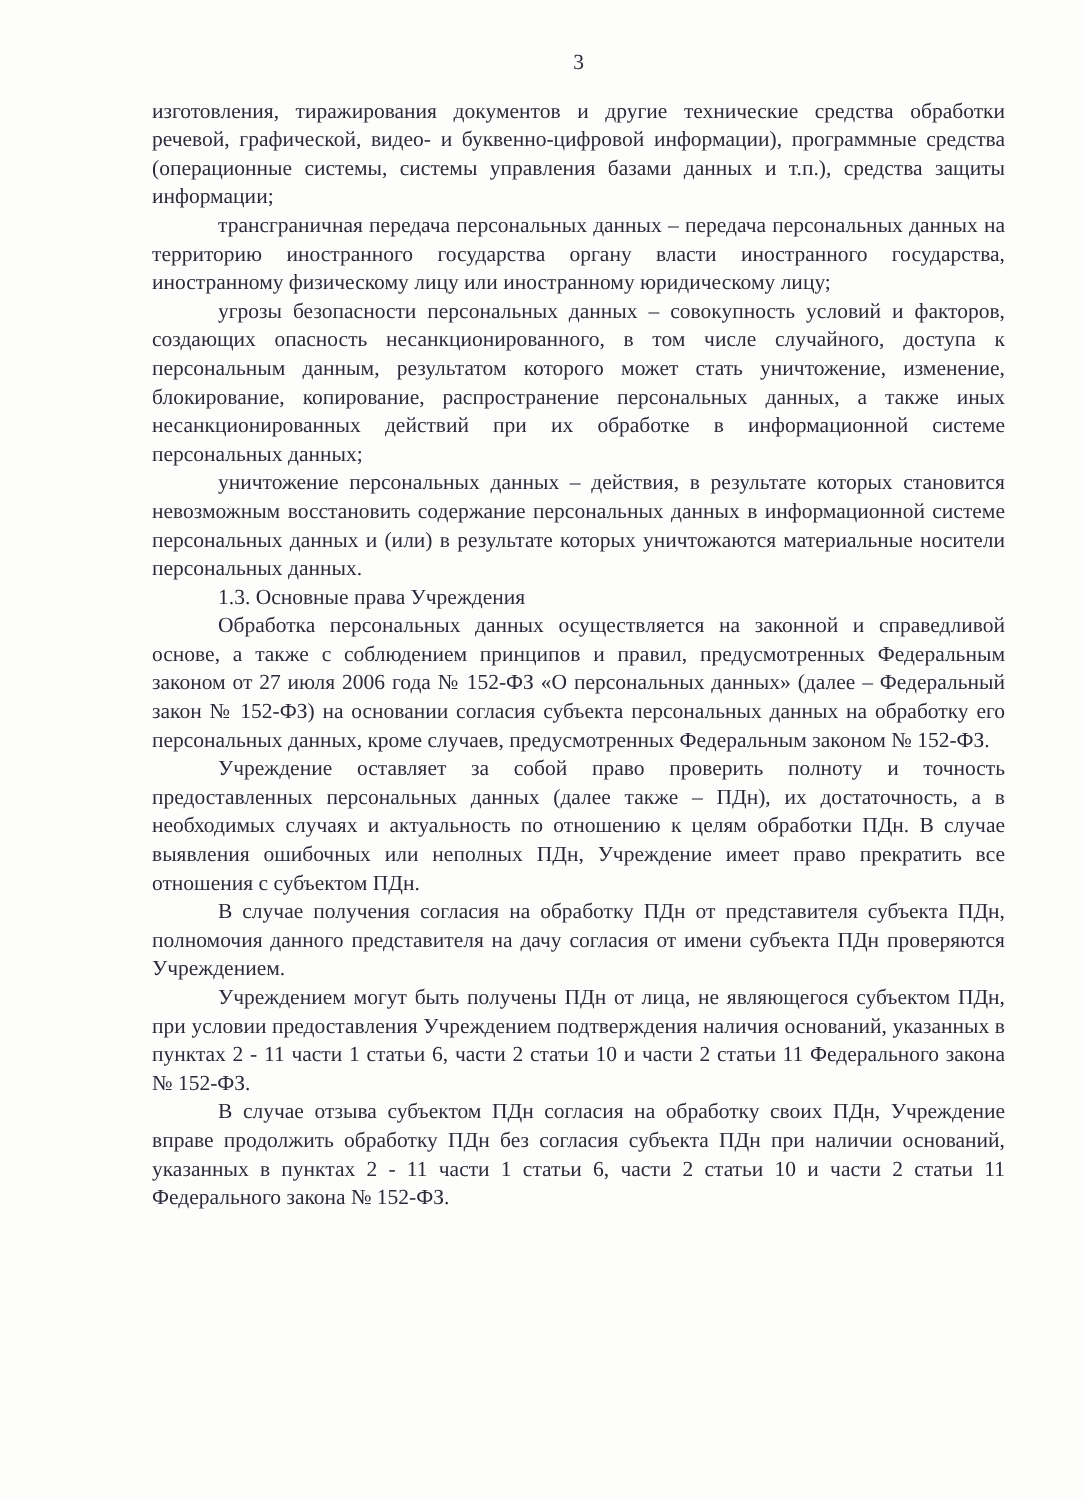3
изготовления, тиражирования документов и другие технические средства обработки речевой, графической, видео- и буквенно-цифровой информации), программные средства (операционные системы, системы управления базами данных и т.п.), средства защиты информации;
трансграничная передача персональных данных – передача персональных данных на территорию иностранного государства органу власти иностранного государства, иностранному физическому лицу или иностранному юридическому лицу;
угрозы безопасности персональных данных – совокупность условий и факторов, создающих опасность несанкционированного, в том числе случайного, доступа к персональным данным, результатом которого может стать уничтожение, изменение, блокирование, копирование, распространение персональных данных, а также иных несанкционированных действий при их обработке в информационной системе персональных данных;
уничтожение персональных данных – действия, в результате которых становится невозможным восстановить содержание персональных данных в информационной системе персональных данных и (или) в результате которых уничтожаются материальные носители персональных данных.
1.3. Основные права Учреждения
Обработка персональных данных осуществляется на законной и справедливой основе, а также с соблюдением принципов и правил, предусмотренных Федеральным законом от 27 июля 2006 года № 152-ФЗ «О персональных данных» (далее – Федеральный закон № 152-ФЗ) на основании согласия субъекта персональных данных на обработку его персональных данных, кроме случаев, предусмотренных Федеральным законом № 152-ФЗ.
Учреждение оставляет за собой право проверить полноту и точность предоставленных персональных данных (далее также – ПДн), их достаточность, а в необходимых случаях и актуальность по отношению к целям обработки ПДн. В случае выявления ошибочных или неполных ПДн, Учреждение имеет право прекратить все отношения с субъектом ПДн.
В случае получения согласия на обработку ПДн от представителя субъекта ПДн, полномочия данного представителя на дачу согласия от имени субъекта ПДн проверяются Учреждением.
Учреждением могут быть получены ПДн от лица, не являющегося субъектом ПДн, при условии предоставления Учреждением подтверждения наличия оснований, указанных в пунктах 2 - 11 части 1 статьи 6, части 2 статьи 10 и части 2 статьи 11 Федерального закона № 152-ФЗ.
В случае отзыва субъектом ПДн согласия на обработку своих ПДн, Учреждение вправе продолжить обработку ПДн без согласия субъекта ПДн при наличии оснований, указанных в пунктах 2 - 11 части 1 статьи 6, части 2 статьи 10 и части 2 статьи 11 Федерального закона № 152-ФЗ.